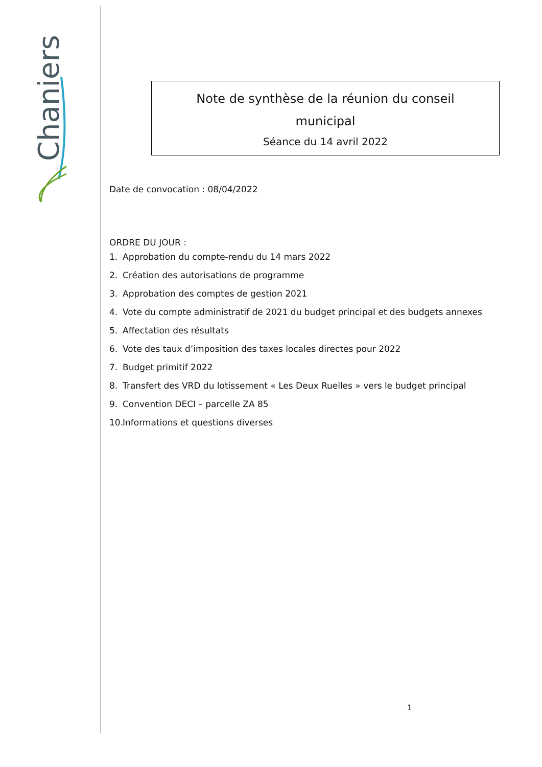Chaniers
Note de synthèse de la réunion du conseil
municipal
Séance du 14 avril 2022
Date de convocation : 08/04/2022
ORDRE DU JOUR :
1. Approbation du compte-rendu du 14 mars 2022
2. Création des autorisations de programme
3. Approbation des comptes de gestion 2021
4. Vote du compte administratif de 2021 du budget principal et des budgets annexes
5. Affectation des résultats
6. Vote des taux d’imposition des taxes locales directes pour 2022
7. Budget primitif 2022
8. Transfert des VRD du lotissement « Les Deux Ruelles » vers le budget principal
9. Convention DECI – parcelle ZA 85
10. Informations et questions diverses
1